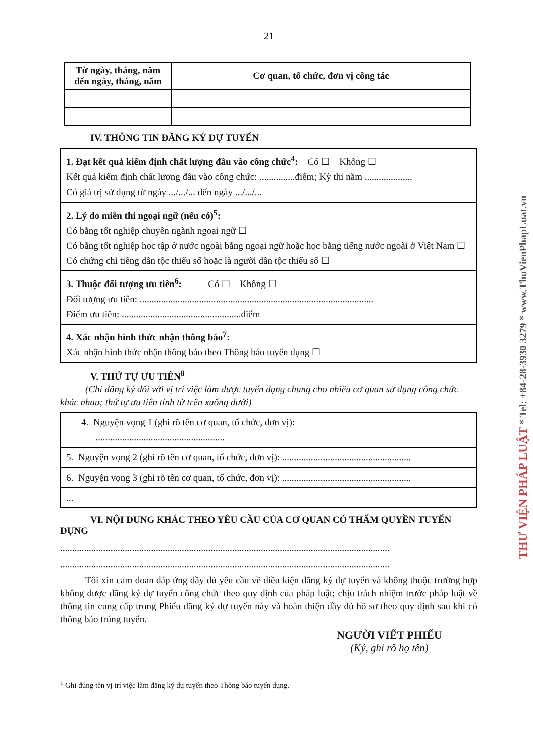21
| Từ ngày, tháng, năm đến ngày, tháng, năm | Cơ quan, tổ chức, đơn vị công tác |
| --- | --- |
IV. THÔNG TIN ĐĂNG KÝ DỰ TUYỂN
| 1. Đạt kết quả kiểm định chất lượng đầu vào công chức<sup>4</sup>: Có ☐ Không ☐ Kết quả kiểm định chất lượng đầu vào công chức: ...............điểm; Kỳ thi năm .................... Có giá trị sử dụng từ ngày .../.../... đến ngày .../.../... |
| 2. Lý do miễn thi ngoại ngữ (nếu có)<sup>5</sup>: Có bằng tốt nghiệp chuyên ngành ngoại ngữ ☐ Có bằng tốt nghiệp học tập ở nước ngoài bằng ngoại ngữ hoặc học bằng tiếng nước ngoài ở Việt Nam ☐ Có chứng chỉ tiếng dân tộc thiểu số hoặc là người dân tộc thiểu số ☐ |
| 3. Thuộc đối tượng ưu tiên<sup>6</sup>: Có ☐ Không ☐ Đối tượng ưu tiên: .................................................................................................. Điểm ưu tiên: ..................................................điểm |
| 4. Xác nhận hình thức nhận thông báo<sup>7</sup>: Xác nhận hình thức nhận thông báo theo Thông báo tuyển dụng ☐ |
V. THỨ TỰ ƯU TIÊN<sup>8</sup>
(Chỉ đăng ký đối với vị trí việc làm được tuyển dụng chung cho nhiều cơ quan sử dụng công chức khác nhau; thứ tự ưu tiên tính từ trên xuống dưới)
| 4. Nguyện vọng 1 (ghi rõ tên cơ quan, tổ chức, đơn vị): ...................................................... |
| 5. Nguyện vọng 2 (ghi rõ tên cơ quan, tổ chức, đơn vị): ...................................................... |
| 6. Nguyện vọng 3 (ghi rõ tên cơ quan, tổ chức, đơn vị): ...................................................... |
| ... |
VI. NỘI DUNG KHÁC THEO YÊU CẦU CỦA CƠ QUAN CÓ THẨM QUYỀN TUYỂN DỤNG
..........................................................................................................................................
..........................................................................................................................................
Tôi xin cam đoan đáp ứng đầy đủ yêu cầu về điều kiện đăng ký dự tuyển và không thuộc trường hợp không được đăng ký dự tuyển công chức theo quy định của pháp luật; chịu trách nhiệm trước pháp luật về thông tin cung cấp trong Phiếu đăng ký dự tuyển này và hoàn thiện đầy đủ hồ sơ theo quy định sau khi có thông báo trúng tuyển.
NGƯỜI VIẾT PHIẾU
(Ký, ghi rõ họ tên)
<sup>1</sup> Ghi đúng tên vị trí việc làm đăng ký dự tuyển theo Thông báo tuyển dụng.
THƯ VIỆN PHÁP LUẬT * Tel: +84-28-3930 3279 * www.ThuVienPhapLuat.vn